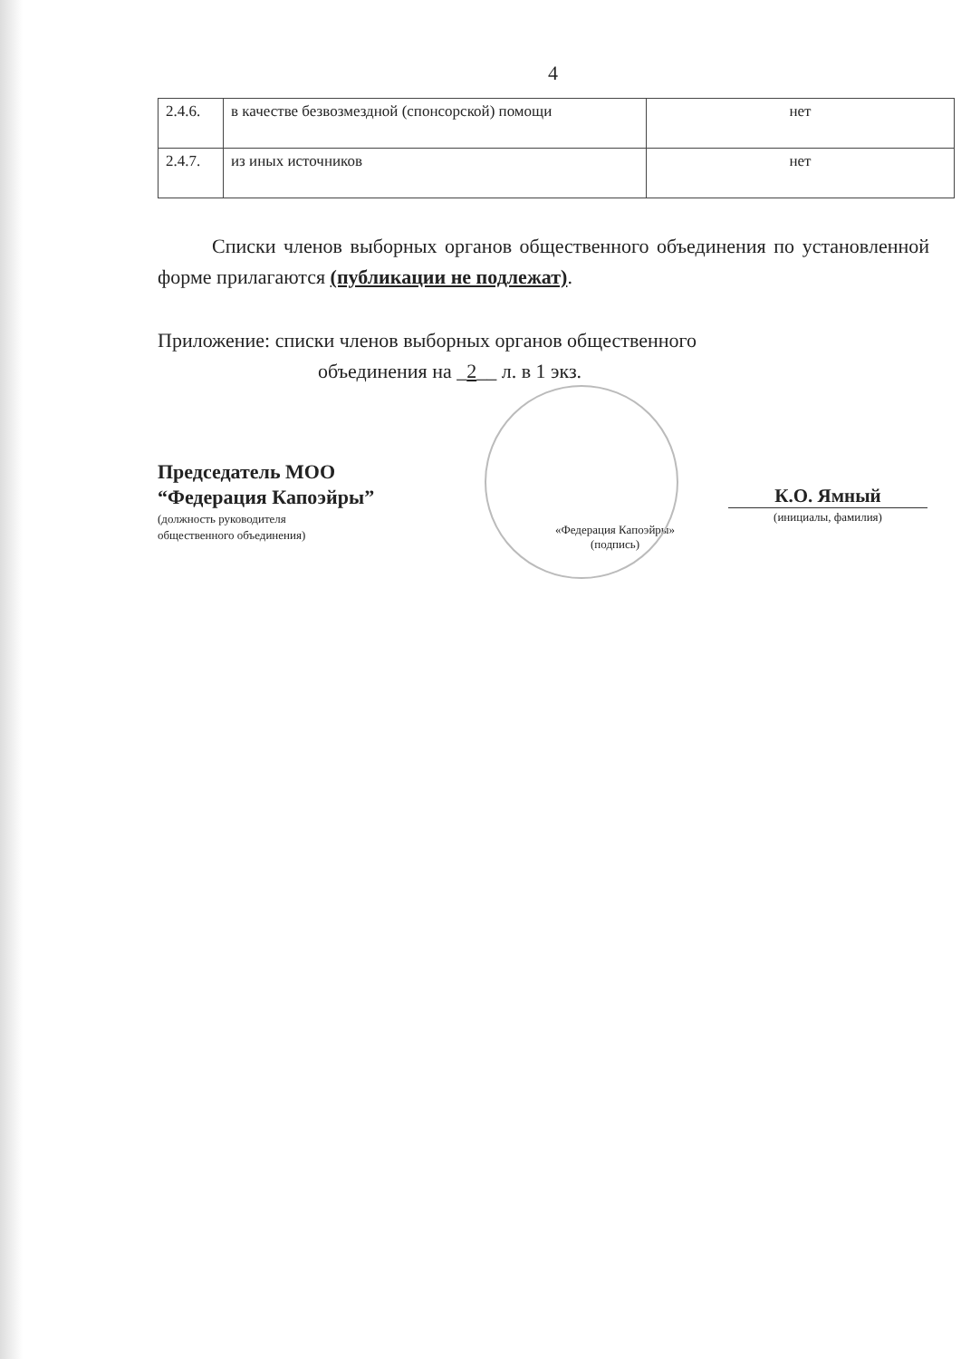4
| 2.4.6. | в качестве безвозмездной (спонсорской) помощи | нет |
| 2.4.7. | из иных источников | нет |
Списки членов выборных органов общественного объединения по установленной форме прилагаются (публикации не подлежат).
Приложение: списки членов выборных органов общественного
объединения на _2__ л. в 1 экз.
Председатель МОО
“Федерация Капоэйры”
(должность руководителя
общественного объединения)
«Федерация Капоэйры»
(подпись)
К.О. Ямный
(инициалы, фамилия)